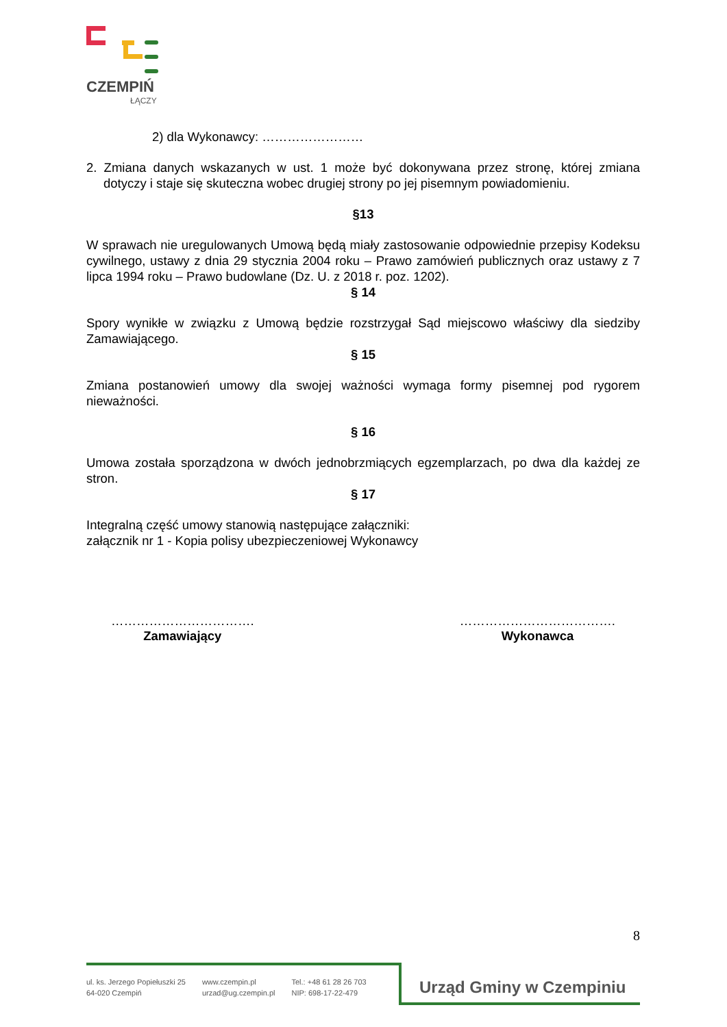CZEMPIŃ
ŁĄCZY
2) dla Wykonawcy: ……………………
2. Zmiana danych wskazanych w ust. 1 może być dokonywana przez stronę, której zmiana dotyczy i staje się skuteczna wobec drugiej strony po jej pisemnym powiadomieniu.
§13
W sprawach nie uregulowanych Umową będą miały zastosowanie odpowiednie przepisy Kodeksu cywilnego, ustawy z dnia 29 stycznia 2004 roku – Prawo zamówień publicznych oraz ustawy z 7 lipca 1994 roku – Prawo budowlane (Dz. U. z 2018 r. poz. 1202).
§ 14
Spory wynikłe w związku z Umową będzie rozstrzygał Sąd miejscowo właściwy dla siedziby Zamawiającego.
§ 15
Zmiana postanowień umowy dla swojej ważności wymaga formy pisemnej pod rygorem nieważności.
§ 16
Umowa została sporządzona w dwóch jednobrzmiących egzemplarzach, po dwa dla każdej ze stron.
§ 17
Integralną część umowy stanowią następujące załączniki:
załącznik nr 1 - Kopia polisy ubezpieczeniowej Wykonawcy
…………………………….
Zamawiający
……………………………….
Wykonawca
8
ul. ks. Jerzego Popiełuszki 25
64-020 Czempiń
www.czempin.pl
urzad@ug.czempin.pl
Tel.: +48 61 28 26 703
NIP: 698-17-22-479
Urząd Gminy w Czempiniu